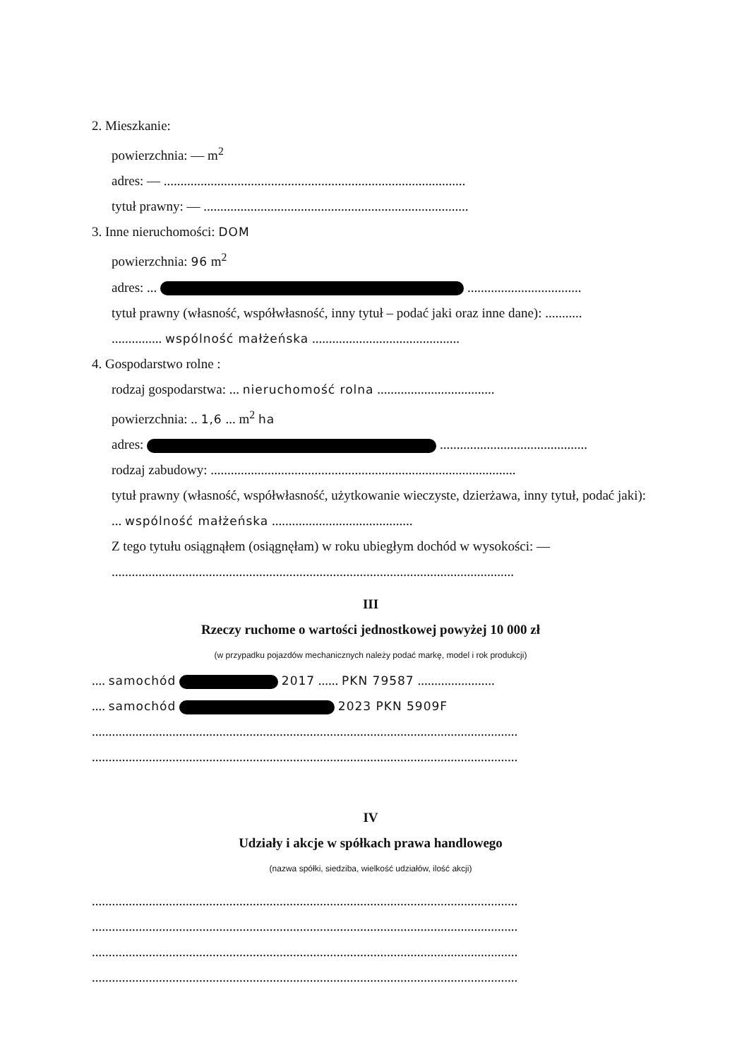2. Mieszkanie:
powierzchnia: — m<sup>2</sup>
adres: — ..........................................................................................
tytuł prawny: — ...............................................................................
3. Inne nieruchomości: DOM
powierzchnia: 96 m<sup>2</sup>
adres: ... ..................................
tytuł prawny (własność, współwłasność, inny tytuł – podać jaki oraz inne dane): ...........
............... wspólność małżeńska ............................................
4. Gospodarstwo rolne :
rodzaj gospodarstwa: ... nieruchomość rolna ...................................
powierzchnia: .. 1,6 ... m<sup>2</sup> ha
adres: ............................................
rodzaj zabudowy: ...........................................................................................
tytuł prawny (własność, współwłasność, użytkowanie wieczyste, dzierżawa, inny tytuł, podać jaki): ... wspólność małżeńska ..........................................
Z tego tytułu osiągnąłem (osiągnęłam) w roku ubiegłym dochód w wysokości: —
........................................................................................................................
III
Rzeczy ruchome o wartości jednostkowej powyżej 10 000 zł
(w przypadku pojazdów mechanicznych należy podać markę, model i rok produkcji)
.... samochód 2017 ...... PKN 79587 .......................
.... samochód 2023 PKN 5909F
...............................................................................................................................
...............................................................................................................................
IV
Udziały i akcje w spółkach prawa handlowego
(nazwa spółki, siedziba, wielkość udziałów, ilość akcji)
...............................................................................................................................
...............................................................................................................................
...............................................................................................................................
...............................................................................................................................